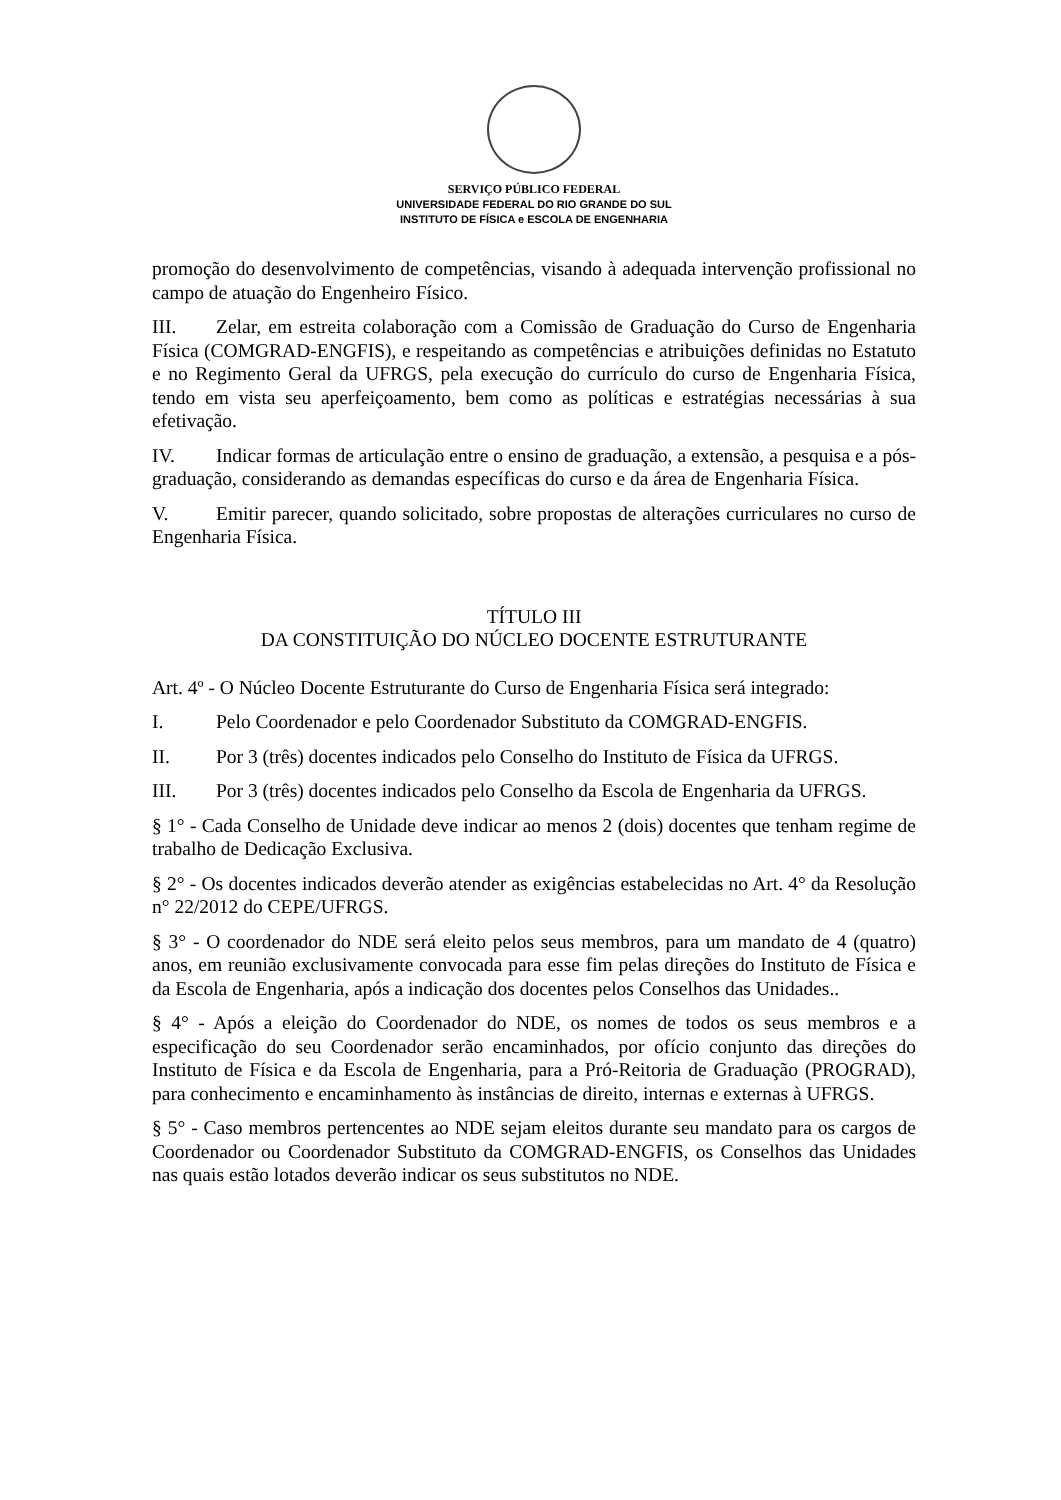SERVIÇO PÚBLICO FEDERAL
UNIVERSIDADE FEDERAL DO RIO GRANDE DO SUL
INSTITUTO DE FÍSICA e ESCOLA DE ENGENHARIA
promoção do desenvolvimento de competências, visando à adequada intervenção profissional no campo de atuação do Engenheiro Físico.
III. Zelar, em estreita colaboração com a Comissão de Graduação do Curso de Engenharia Física (COMGRAD-ENGFIS), e respeitando as competências e atribuições definidas no Estatuto e no Regimento Geral da UFRGS, pela execução do currículo do curso de Engenharia Física, tendo em vista seu aperfeiçoamento, bem como as políticas e estratégias necessárias à sua efetivação.
IV. Indicar formas de articulação entre o ensino de graduação, a extensão, a pesquisa e a pós-graduação, considerando as demandas específicas do curso e da área de Engenharia Física.
V. Emitir parecer, quando solicitado, sobre propostas de alterações curriculares no curso de Engenharia Física.
TÍTULO III
DA CONSTITUIÇÃO DO NÚCLEO DOCENTE ESTRUTURANTE
Art. 4º - O Núcleo Docente Estruturante do Curso de Engenharia Física será integrado:
I. Pelo Coordenador e pelo Coordenador Substituto da COMGRAD-ENGFIS.
II. Por 3 (três) docentes indicados pelo Conselho do Instituto de Física da UFRGS.
III. Por 3 (três) docentes indicados pelo Conselho da Escola de Engenharia da UFRGS.
§ 1° - Cada Conselho de Unidade deve indicar ao menos 2 (dois) docentes que tenham regime de trabalho de Dedicação Exclusiva.
§ 2° - Os docentes indicados deverão atender as exigências estabelecidas no Art. 4° da Resolução n° 22/2012 do CEPE/UFRGS.
§ 3° - O coordenador do NDE será eleito pelos seus membros, para um mandato de 4 (quatro) anos, em reunião exclusivamente convocada para esse fim pelas direções do Instituto de Física e da Escola de Engenharia, após a indicação dos docentes pelos Conselhos das Unidades..
§ 4° - Após a eleição do Coordenador do NDE, os nomes de todos os seus membros e a especificação do seu Coordenador serão encaminhados, por ofício conjunto das direções do Instituto de Física e da Escola de Engenharia, para a Pró-Reitoria de Graduação (PROGRAD), para conhecimento e encaminhamento às instâncias de direito, internas e externas à UFRGS.
§ 5° - Caso membros pertencentes ao NDE sejam eleitos durante seu mandato para os cargos de Coordenador ou Coordenador Substituto da COMGRAD-ENGFIS, os Conselhos das Unidades nas quais estão lotados deverão indicar os seus substitutos no NDE.